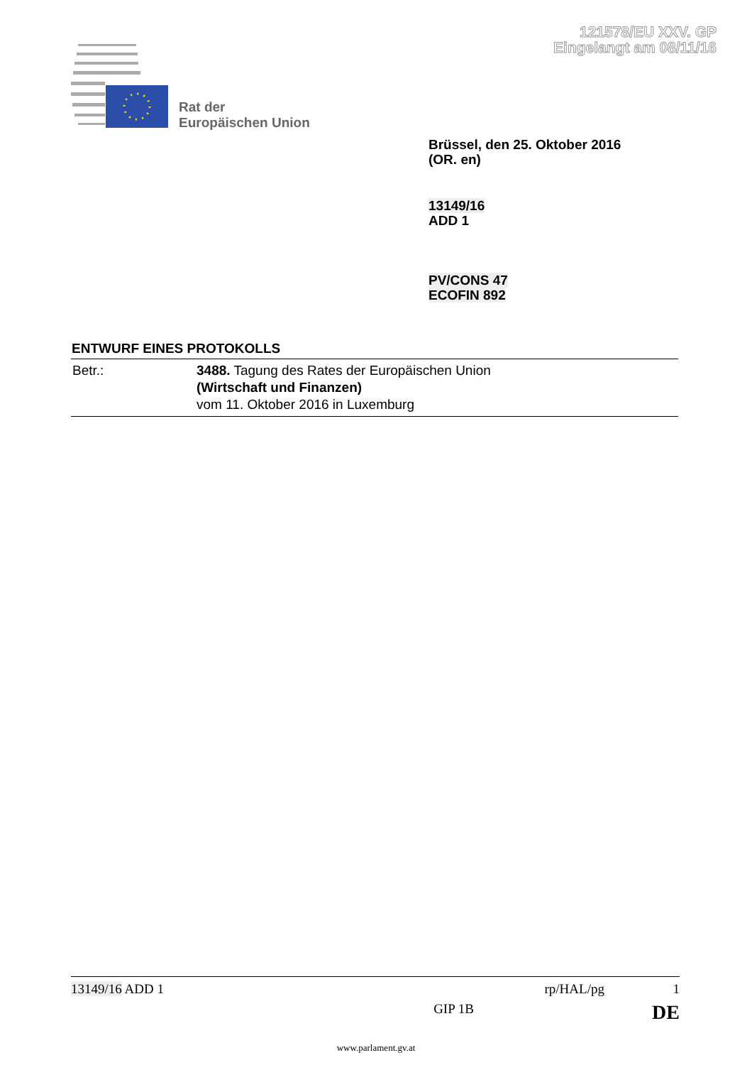121578/EU XXV. GP
Eingelangt am 08/11/16
Rat der
Europäischen Union
Brüssel, den 25. Oktober 2016
(OR. en)
13149/16
ADD 1
PV/CONS 47
ECOFIN 892
ENTWURF EINES PROTOKOLLS
| Betr.: | 3488. Tagung des Rates der Europäischen Union (Wirtschaft und Finanzen) vom 11. Oktober 2016 in Luxemburg |
13149/16 ADD 1 rp/HAL/pg 1
GIP 1B DE
www.parlament.gv.at